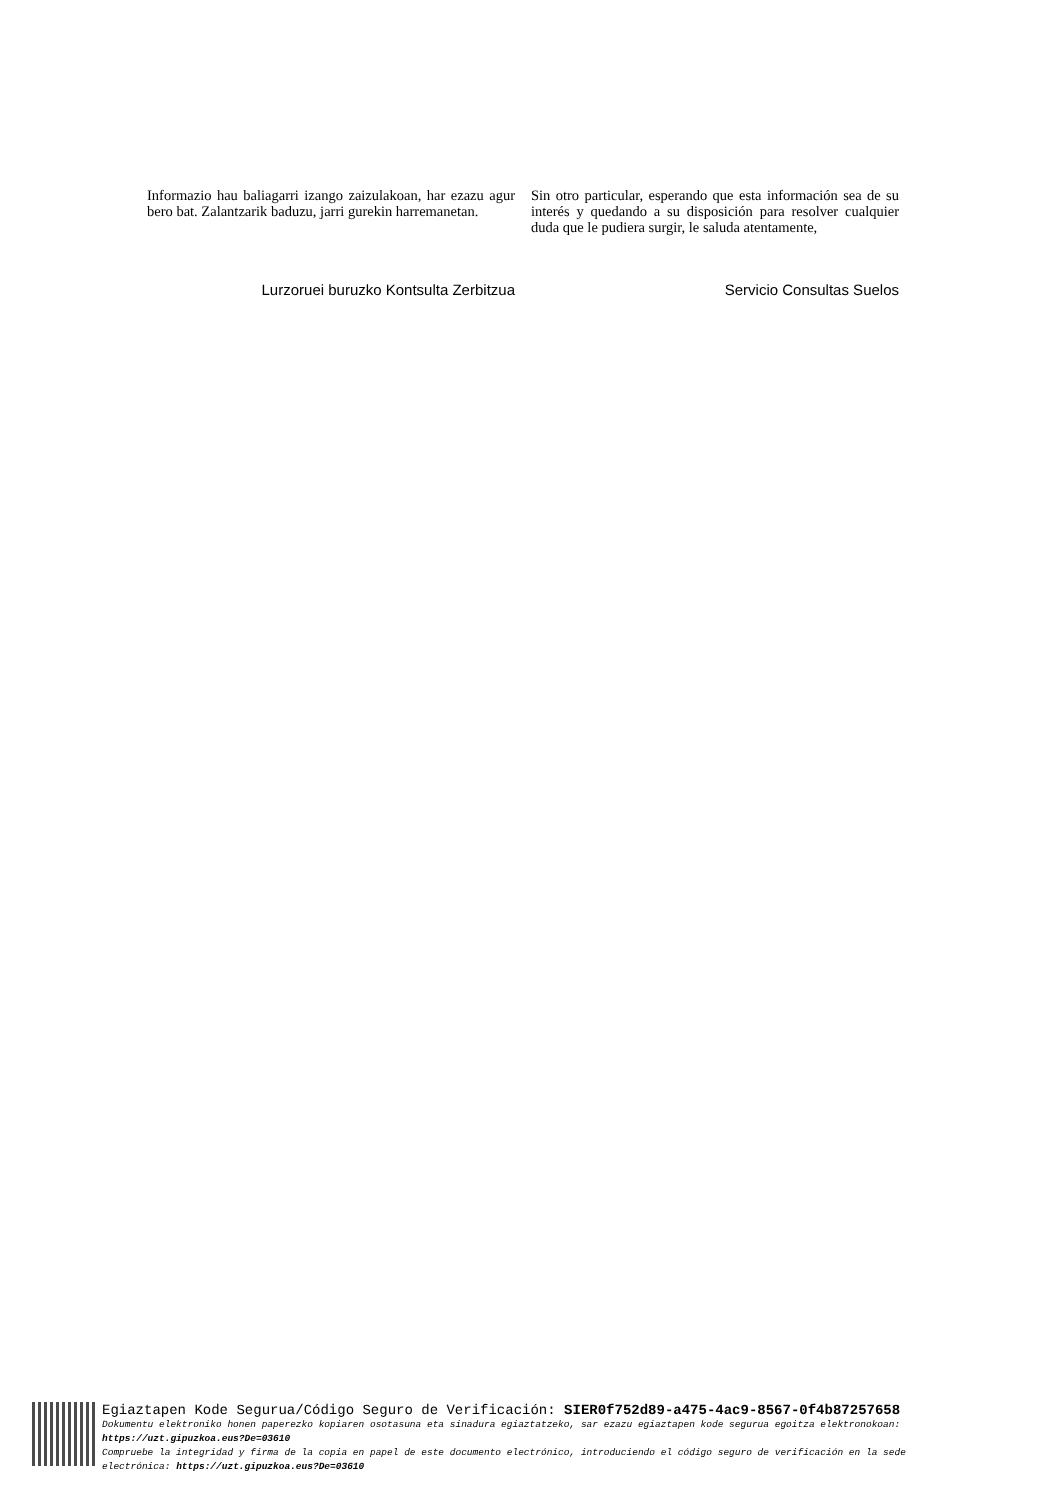Informazio hau baliagarri izango zaizulakoan, har ezazu agur bero bat. Zalantzarik baduzu, jarri gurekin harremanetan.
Sin otro particular, esperando que esta información sea de su interés y quedando a su disposición para resolver cualquier duda que le pudiera surgir, le saluda atentamente,
Lurzoruei buruzko Kontsulta Zerbitzua Servicio Consultas Suelos
Egiaztapen Kode Segurua/Código Seguro de Verificación: SIER0f752d89-a475-4ac9-8567-0f4b87257658
Dokumentu elektroniko honen paperezko kopiaren osotasuna eta sinadura egiaztatzeko, sar ezazu egiaztapen kode segurua egoitza elektronokoan:
https://uzt.gipuzkoa.eus?De=03610
Compruebe la integridad y firma de la copia en papel de este documento electrónico, introduciendo el código seguro de verificación en la sede
electrónica: https://uzt.gipuzkoa.eus?De=03610